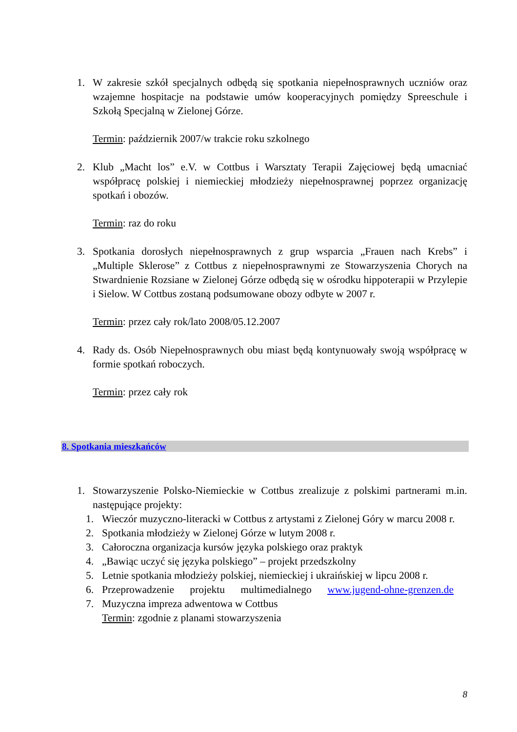1. W zakresie szkół specjalnych odbędą się spotkania niepełnosprawnych uczniów oraz wzajemne hospitacje na podstawie umów kooperacyjnych pomiędzy Spreeschule i Szkołą Specjalną w Zielonej Górze.
Termin: październik 2007/w trakcie roku szkolnego
2. Klub „Macht los” e.V. w Cottbus i Warsztaty Terapii Zajęciowej będą umacniać współpracę polskiej i niemieckiej młodzieży niepełnosprawnej poprzez organizację spotkań i obozów.
Termin: raz do roku
3. Spotkania dorosłych niepełnosprawnych z grup wsparcia „Frauen nach Krebs” i „Multiple Sklerose” z Cottbus z niepełnosprawnymi ze Stowarzyszenia Chorych na Stwardnienie Rozsiane w Zielonej Górze odbędą się w ośrodku hippoterapii w Przylepie i Sielow. W Cottbus zostaną podsumowane obozy odbyte w 2007 r.
Termin: przez cały rok/lato 2008/05.12.2007
4. Rady ds. Osób Niepełnosprawnych obu miast będą kontynuowały swoją współpracę w formie spotkań roboczych.
Termin: przez cały rok
8. Spotkania mieszkańców
1. Stowarzyszenie Polsko-Niemieckie w Cottbus zrealizuje z polskimi partnerami m.in. następujące projekty:
1. Wieczór muzyczno-literacki w Cottbus z artystami z Zielonej Góry w marcu 2008 r.
2. Spotkania młodzieży w Zielonej Górze w lutym 2008 r.
3. Całoroczna organizacja kursów języka polskiego oraz praktyk
4. „Bawiąc uczyć się języka polskiego” – projekt przedszkolny
5. Letnie spotkania młodzieży polskiej, niemieckiej i ukraińskiej w lipcu 2008 r.
6. Przeprowadzenie projektu multimedialnego www.jugend-ohne-grenzen.de
7. Muzyczna impreza adwentowa w Cottbus
Termin: zgodnie z planami stowarzyszenia
8